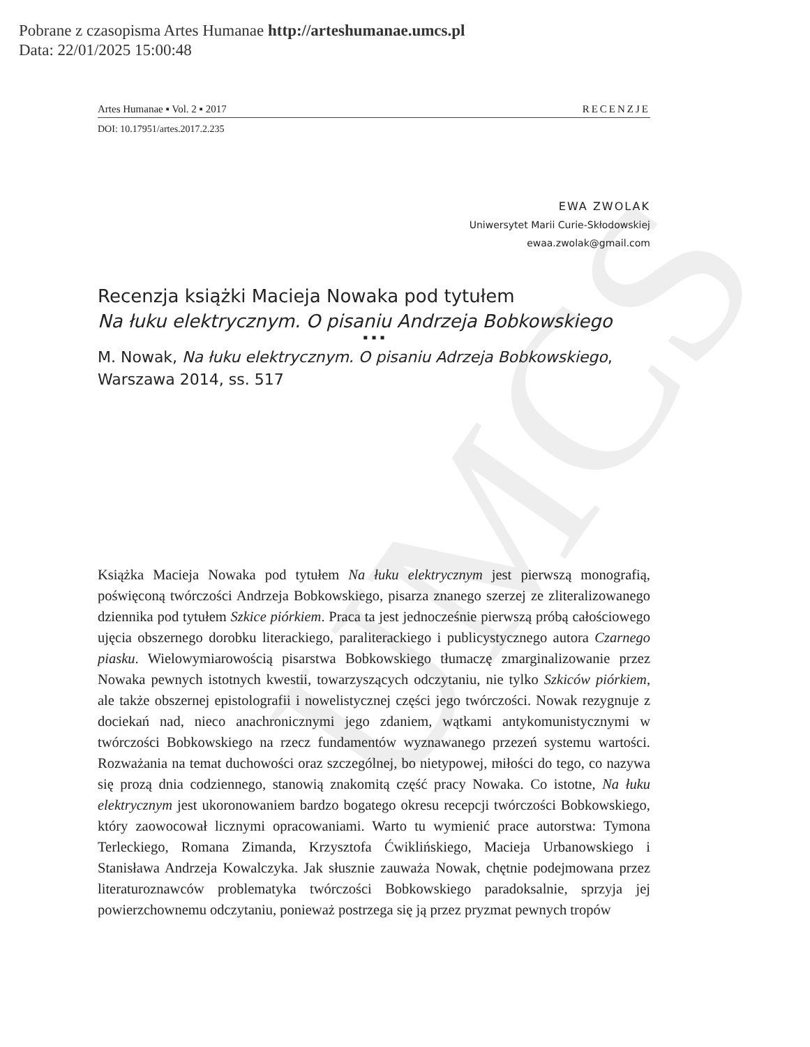UMCS
Pobrane z czasopisma Artes Humanae http://arteshumanae.umcs.pl
Data: 22/01/2025 15:00:48
Artes Humanae ▪ Vol. 2 ▪ 2017 RECENZJE
DOI: 10.17951/artes.2017.2.235
EWA ZWOLAK
Uniwersytet Marii Curie-Skłodowskiej
ewaa.zwolak@gmail.com
Recenzja książki Macieja Nowaka pod tytułem
Na łuku elektrycznym. O pisaniu Andrzeja Bobkowskiego
▪ ▪ ▪
M. Nowak, Na łuku elektrycznym. O pisaniu Adrzeja Bobkowskiego, Warszawa 2014, ss. 517
Książka Macieja Nowaka pod tytułem Na łuku elektrycznym jest pierwszą monografią, poświęconą twórczości Andrzeja Bobkowskiego, pisarza znanego szerzej ze zliteralizowanego dziennika pod tytułem Szkice piórkiem. Praca ta jest jednocześnie pierwszą próbą całościowego ujęcia obszernego dorobku literackiego, paraliterackiego i publicystycznego autora Czarnego piasku. Wielowymiarowością pisarstwa Bobkowskiego tłumaczę zmarginalizowanie przez Nowaka pewnych istotnych kwestii, towarzyszących odczytaniu, nie tylko Szkiców piórkiem, ale także obszernej epistolografii i nowelistycznej części jego twórczości. Nowak rezygnuje z dociekań nad, nieco anachronicznymi jego zdaniem, wątkami antykomunistycznymi w twórczości Bobkowskiego na rzecz fundamentów wyznawanego przezeń systemu wartości. Rozważania na temat duchowości oraz szczególnej, bo nietypowej, miłości do tego, co nazywa się prozą dnia codziennego, stanowią znakomitą część pracy Nowaka. Co istotne, Na łuku elektrycznym jest ukoronowaniem bardzo bogatego okresu recepcji twórczości Bobkowskiego, który zaowocował licznymi opracowaniami. Warto tu wymienić prace autorstwa: Tymona Terleckiego, Romana Zimanda, Krzysztofa Ćwiklińskiego, Macieja Urbanowskiego i Stanisława Andrzeja Kowalczyka. Jak słusznie zauważa Nowak, chętnie podejmowana przez literaturoznawców problematyka twórczości Bobkowskiego paradoksalnie, sprzyja jej powierzchownemu odczytaniu, ponieważ postrzega się ją przez pryzmat pewnych tropów